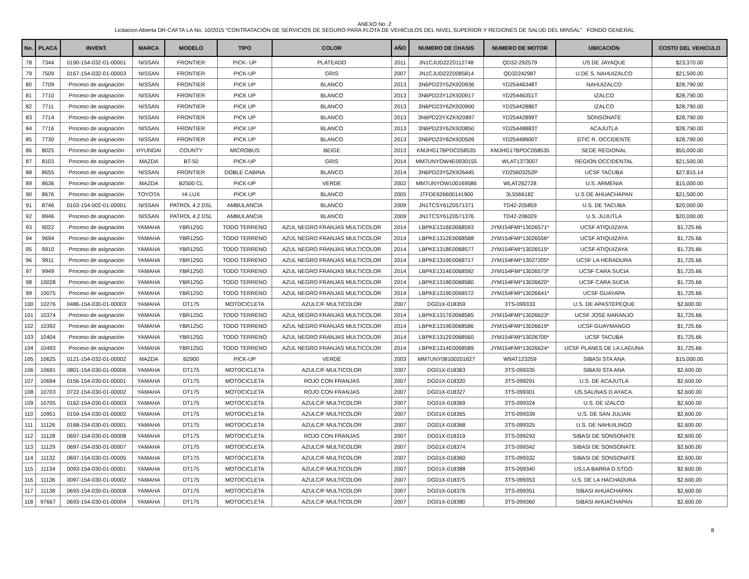ANEXO No .2
Licitacion Abierta DR-CAFTA LA No. 10/2015 “CONTRATACIÓN DE SERVICIOS DE SEGURO PARA FLOTA DE VEHÍCULOS DEL NIVEL SUPERIOR Y REGIONES DE SALUD DEL MINSAL” FONDO GENERAL
| No. | PLACA | INVENT. | MARCA | MODELO | TIPO | COLOR | AÑO | NUMERO DE CHASIS | NUMERO DE MOTOR | UBICACIÓN | COSTO DEL VEHICULO |
| --- | --- | --- | --- | --- | --- | --- | --- | --- | --- | --- | --- |
| 78 | 7344 | 0190-154-032-01-00001 | NISSAN | FRONTIER | PICK- UP | PLATEADO | 2011 | JN1CJUD22Z0112748 | QD32-292579 | US DE JAYAQUE | $23,370.00 |
| 79 | 7509 | 0167-154-032-01-00003 | NISSAN | FRONTIER | PICK-UP | GRIS | 2007 | JN1CJUD22Z0085814 | QD32242987 | U.DE S. NAHUIZALCO | $21,500.00 |
| 80 | 7709 | Proceso de asignación | NISSAN | FRONTIER | PICK UP | BLANCO | 2013 | 3N6PD23Y5ZK920936 | YD25446348T | NAHUIZALCO | $28,790.00 |
| 81 | 7710 | Proceso de asignación | NISSAN | FRONTIER | PICK UP | BLANCO | 2013 | 3N6PD23Y1ZK920917 | YD25446351T | IZALCO | $28,790.00 |
| 82 | 7711 | Proceso de asignación | NISSAN | FRONTIER | PICK UP | BLANCO | 2013 | 3N6PD23Y6ZK920900 | YD25442886T | IZALCO | $28,790.00 |
| 83 | 7714 | Proceso de asignación | NISSAN | FRONTIER | PICK UP | BLANCO | 2013 | 3N6PD23YXZK920897 | YD25442899T | SONSONATE | $28,790.00 |
| 84 | 7716 | Proceso de asignación | NISSAN | FRONTIER | PICK UP | BLANCO | 2013 | 3N6PD23Y6ZK920850 | YD25448883T | ACAJUTLA | $28,790.00 |
| 85 | 7730 | Proceso de asignación | NISSAN | FRONTIER | PICK UP | BLANCO | 2013 | 3N6PD23Y8ZK920509 | YD25448900T | DTIC R. OCCIDENTE | $28,790.00 |
| 86 | 8025 | Proceso de asignación | HYUNDAI | COUNTY | MICROBUS | BEIGE | 2013 | KMJHG17BPDC058535 | KMJHG17BPDC058535 | SEDE REGIONAL | $55,000.00 |
| 87 | 8103 | Proceso de asignación | MAZDA | BT-50 | PICK-UP | GRIS | 2014 | MM7UNYOW4E0930155 | WLAT1373007 | REGION OCCIDENTAL | $21,500.00 |
| 88 | 8655 | Proceso de asignación | NISSAN | FRONTIER | DOBLE CABINA | BLANCO | 2014 | 3N6PD23Y5ZK926445 | YD25603252P | UCSF TACUBA | $27,815.14 |
| 89 | 8636 | Proceso de asignación | MAZDA | B2500 CL | PICK-UP | VERDE | 2002 | MM7UNYOW100169586 | WLAT262728 | U.S. ARMENIA | $15,000.00 |
| 90 | 8676 | Proceso de asignación | TOYOTA | HI LUX | PICK UP | BLANCO | 2005 | JTFDE626600141900 | 3L5566182 | U.S DE AHUACHAPAN | $21,500.00 |
| 91 | 8746 | 0103-154-002-01-00001 | NISSAN | PATROL 4.2 DSL | AMBULANCIA | BLANCO | 2009 | JN1TCSY61Z0571371 | TD42-205859 | U.S. DE TACUBA | $20,000.00 |
| 92 | 8946 | Proceso de asignación | NISSAN | PATROL 4.2 DSL | AMBULANCIA | BLANCO | 2009 | JN1TCSY61Z0571376 | TD42-206029 | U.S. JUJUTLA | $20,000.00 |
| 93 | 9022 | Proceso de asignación | YAMAHA | YBR125G | TODO TERRENO | AZUL NEGRO FRANJAS MULTICOLOR | 2014 | LBPKE1316E0068593 | JYM154FMI*13026571* | UCSF ATIQUIZAYA | $1,725.66 |
| 94 | 9694 | Proceso de asignación | YAMAHA | YBR125G | TODO TERRENO | AZUL NEGRO FRANJAS MULTICOLOR | 2014 | LBPKE1312E0068588 | JYM154FMI*13026556* | UCSF ATIQUIZAYA | $1,725.66 |
| 95 | 9910 | Proceso de asignación | YAMAHA | YBR125G | TODO TERRENO | AZUL NEGRO FRANJAS MULTICOLOR | 2014 | LBPKE1318E0068577 | JYM154FMI*13026515* | UCSF ATIQUIZAYA | $1,725.66 |
| 96 | 9911 | Proceso de asignación | YAMAHA | YBR125G | TODO TERRENO | AZUL NEGRO FRANJAS MULTICOLOR | 2014 | LBPKE1319E0068717 | JYM154FMI*13027205* | UCSF LA HERADURA | $1,725.66 |
| 97 | 9949 | Proceso de asignación | YAMAHA | YBR125G | TODO TERRENO | AZUL NEGRO FRANJAS MULTICOLOR | 2014 | LBPKE1314E0068592 | JYM154FMI*13026573* | UCSF CARA SUCIA | $1,725.66 |
| 98 | 10028 | Proceso de asignación | YAMAHA | YBR125G | TODO TERRENO | AZUL NEGRO FRANJAS MULTICOLOR | 2014 | LBPKE1318E0068580 | JYM154FMI*13026620* | UCSF CARA SUCIA | $1,725.66 |
| 99 | 10075 | Proceso de asignación | YAMAHA | YBR125G | TODO TERRENO | AZUL NEGRO FRANJAS MULTICOLOR | 2014 | LBPKE1319E0068572 | JYM154FMI*13026641* | UCSF GUAYAPA | $1,725.66 |
| 100 | 10276 | 0486-154-030-01-00003 | YAMAHA | DT175 | MOTOCICLETA | AZULC/F MULTICOLOR | 2007 | DG01X-018359 | 3TS-099333 | U.S. DE APASTEPEQUE | $2,600.00 |
| 101 | 10374 | Proceso de asignación | YAMAHA | YBR125G | TODO TERRENO | AZUL NEGRO FRANJAS MULTICOLOR | 2014 | LBPKE1317E0068585 | JYM154FMI*13026623* | UCSF JOSE NARANJO | $1,725.66 |
| 102 | 10392 | Proceso de asignación | YAMAHA | YBR125G | TODO TERRENO | AZUL NEGRO FRANJAS MULTICOLOR | 2014 | LBPKE1319E0068586 | JYM154FMI*13026619* | UCSF GUAYMANGO | $1,725.66 |
| 103 | 10404 | Proceso de asignación | YAMAHA | YBR125G | TODO TERRENO | AZUL NEGRO FRANJAS MULTICOLOR | 2014 | LBPKE1312E0068560 | JYM154FMI*13026700* | UCSF TACUBA | $1,725.66 |
| 104 | 10493 | Proceso de asignación | YAMAHA | YBR125G | TODO TERRENO | AZUL NEGRO FRANJAS MULTICOLOR | 2014 | LBPKE1314E0068589 | JYM154FMI*13026624* | UCSF PLANES DE LA LAGUNA | $1,725.66 |
| 105 | 10625 | 0121-154-032-01-00002 | MAZDA | B2900 | PICK-UP | VERDE | 2003 | MM7UNY08100201627 | W9AT123259 | SIBASI STA ANA | $15,000.00 |
| 106 | 10691 | 0801-154-030-01-00006 | YAMAHA | DT175 | MOTOCICLETA | AZULC/F MULTICOLOR | 2007 | DG01X-018363 | 3TS-099335 | SIBASI STA ANA | $2,600.00 |
| 107 | 10694 | 0156-154-030-01-00001 | YAMAHA | DT175 | MOTOCICLETA | ROJO CON FRANJAS | 2007 | DG01X-018320 | 3TS-099291 | U.S. DE ACAJUTLA | $2,600.00 |
| 108 | 10703 | 0722-154-030-01-00002 | YAMAHA | DT175 | MOTOCICLETA | ROJO CON FRANJAS | 2007 | DG01X-018327 | 3TS-099301 | US.SALINAS D.AYACA. | $2,600.00 |
| 109 | 10705 | 0162-154-030-01-00003 | YAMAHA | DT175 | MOTOCICLETA | AZULC/F MULTICOLOR | 2007 | DG01X-018369 | 3TS-099324 | U.S. DE IZALCO | $2,600.00 |
| 110 | 10951 | 0159-154-030-01-00002 | YAMAHA | DT175 | MOTOCICLETA | AZULC/F MULTICOLOR | 2007 | DG01X-018365 | 3TS-099339 | U.S. DE SAN JULIAN | $2,600.00 |
| 111 | 11126 | 0168-154-030-01-00001 | YAMAHA | DT175 | MOTOCICLETA | AZULC/F MULTICOLOR | 2007 | DG01X-018368 | 3TS-099325 | U.S. DE NAHUILINGO | $2,600.00 |
| 112 | 11128 | 0697-154-030-01-00008 | YAMAHA | DT175 | MOTOCICLETA | ROJO CON FRANJAS | 2007 | DG01X-018319 | 3TS-099293 | SIBASI DE SONSONATE | $2,600.00 |
| 113 | 11129 | 0697-154-030-01-00007 | YAMAHA | DT175 | MOTOCICLETA | AZULC/F MULTICOLOR | 2007 | DG01X-018374 | 3TS-099342 | SIBASI DE SONSONATE | $2,600.00 |
| 114 | 11132 | 0697-154-030-01-00005 | YAMAHA | DT175 | MOTOCICLETA | AZULC/F MULTICOLOR | 2007 | DG01X-018360 | 3TS-099332 | SIBASI DE SONSONATE | $2,600.00 |
| 115 | 11134 | 0093-154-030-01-00001 | YAMAHA | DT175 | MOTOCICLETA | AZULC/F MULTICOLOR | 2007 | DG01X-018388 | 3TS-099340 | US.LA BARRA D.STGO. | $2,600.00 |
| 116 | 11136 | 0097-154-030-01-00002 | YAMAHA | DT175 | MOTOCICLETA | AZULC/F MULTICOLOR | 2007 | DG01X-018375 | 3TS-099353 | U.S. DE LA HACHADURA | $2,600.00 |
| 117 | 11138 | 0693-154-030-01-00008 | YAMAHA | DT175 | MOTOCICLETA | AZULC/F MULTICOLOR | 2007 | DG01X-018376 | 3TS-099351 | SIBASI AHUACHAPAN | $2,600.00 |
| 118 | 97667 | 0693-154-030-01-00004 | YAMAHA | DT175 | MOTOCICLETA | AZULC/F MULTICOLOR | 2007 | DG01X-018380 | 3TS-099360 | SIBASI AHUACHAPAN | $2,600.00 |
8